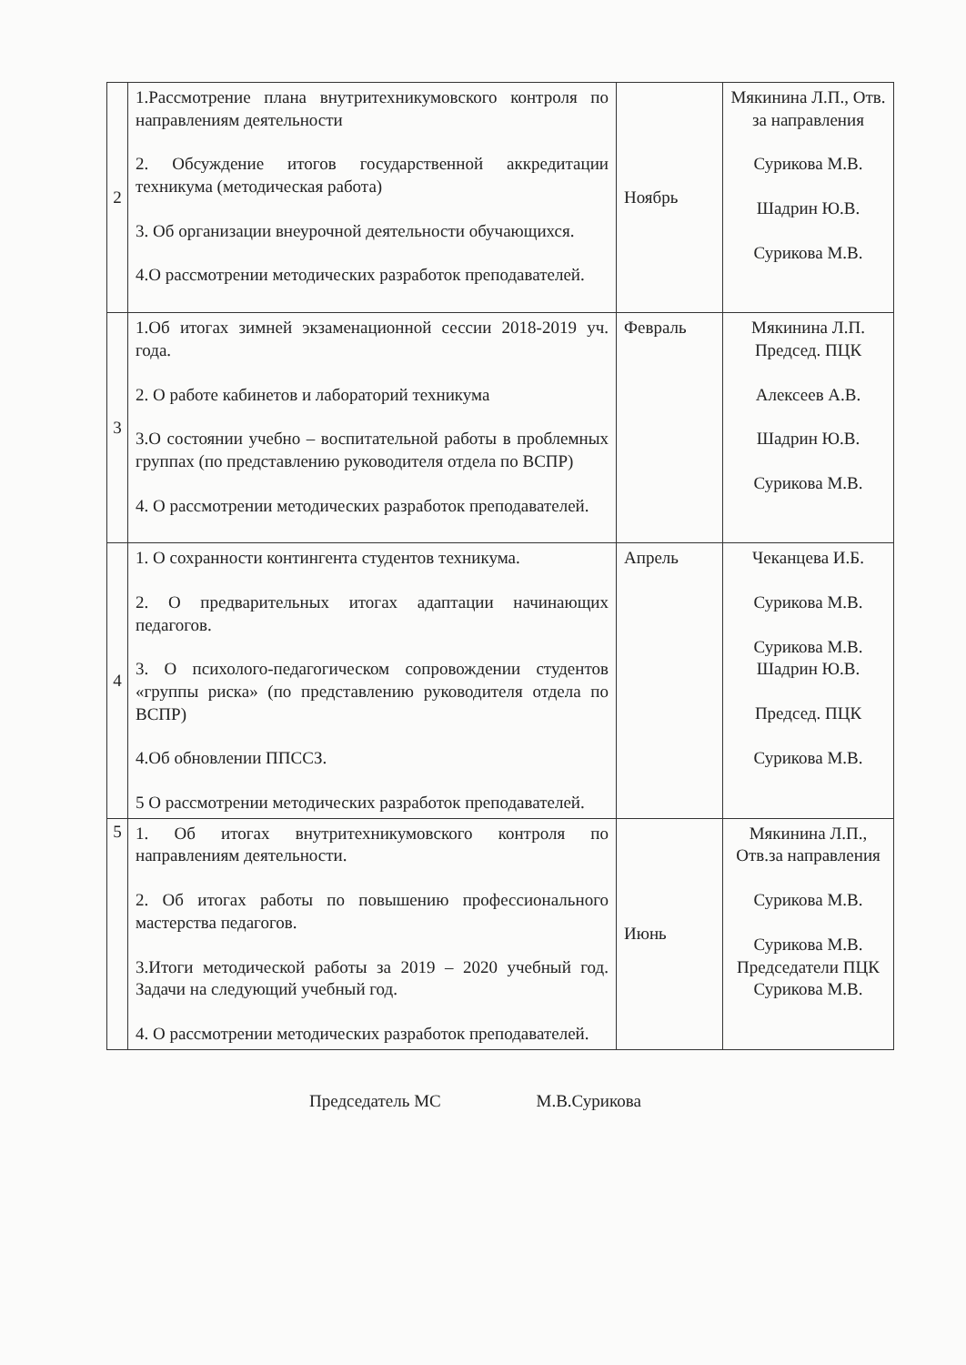| 2 | 1.Рассмотрение плана внутритехникумовского контроля по направлениям деятельности 2. Обсуждение итогов государственной аккредитации техникума (методическая работа) 3. Об организации внеурочной деятельности обучающихся. 4.О рассмотрении методических разработок преподавателей. | Ноябрь | Мякинина Л.П., Отв. за направления Сурикова М.В. Шадрин Ю.В. Сурикова М.В. |
| 3 | 1.Об итогах зимней экзаменационной сессии 2018-2019 уч. года. 2. О работе кабинетов и лабораторий техникума 3.О состоянии учебно – воспитательной работы в проблемных группах (по представлению руководителя отдела по ВСПР) 4. О рассмотрении методических разработок преподавателей. | Февраль | Мякинина Л.П. Председ. ПЦК Алексеев А.В. Шадрин Ю.В. Сурикова М.В. |
| 4 | 1. О сохранности контингента студентов техникума. 2. О предварительных итогах адаптации начинающих педагогов. 3. О психолого-педагогическом сопровождении студентов «группы риска» (по представлению руководителя отдела по ВСПР) 4.Об обновлении ППССЗ. 5 О рассмотрении методических разработок преподавателей. | Апрель | Чеканцева И.Б. Сурикова М.В. Сурикова М.В. Шадрин Ю.В. Председ. ПЦК Сурикова М.В. |
| 5 | 1. Об итогах внутритехникумовского контроля по направлениям деятельности. 2. Об итогах работы по повышению профессионального мастерства педагогов. 3.Итоги методической работы за 2019 – 2020 учебный год. Задачи на следующий учебный год. 4. О рассмотрении методических разработок преподавателей. | Июнь | Мякинина Л.П., Отв.за направления Сурикова М.В. Сурикова М.В. Председатели ПЦК Сурикова М.В. |
Председатель МС М.В.Сурикова